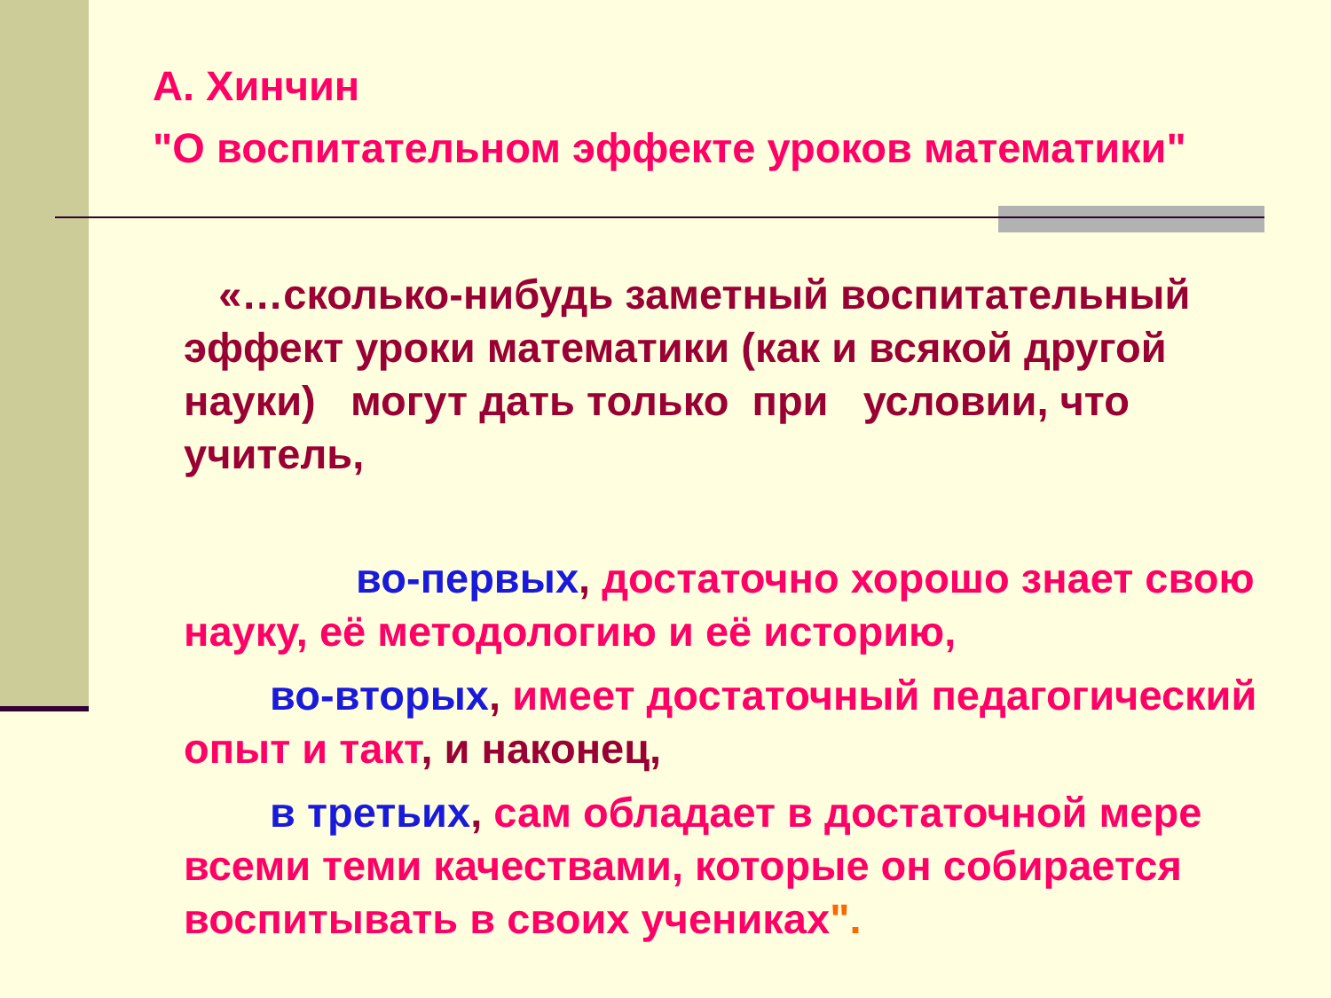А. Хинчин
"О воспитательном эффекте уроков математики"
«…сколько-нибудь заметный воспитательный эффект уроки математики (как и всякой другой науки) могут дать только при условии, что учитель,
во-первых, достаточно хорошо знает свою науку, её методологию и её историю,
во-вторых, имеет достаточный педагогический опыт и такт, и наконец,
в третьих, сам обладает в достаточной мере всеми теми качествами, которые он собирается воспитывать в своих учениках".